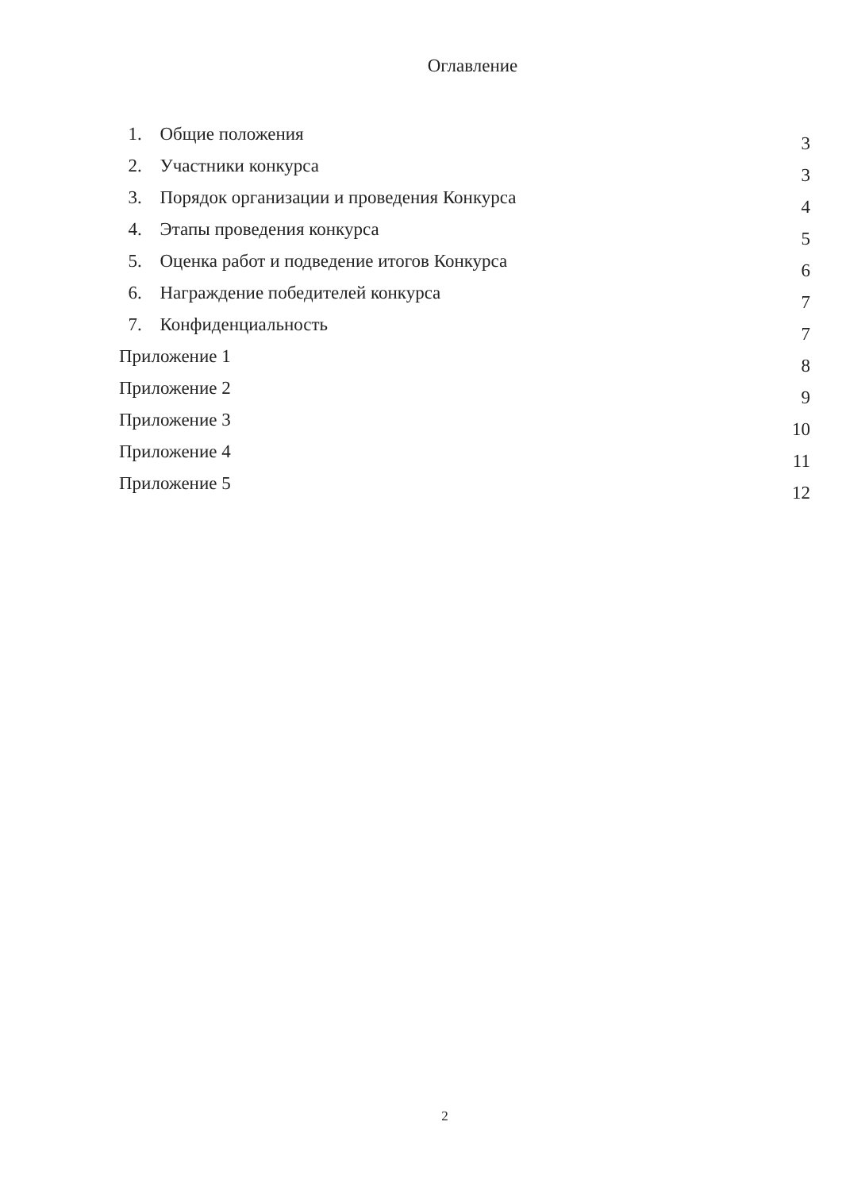Оглавление
1. Общие положения 3
2. Участники конкурса 3
3. Порядок организации и проведения Конкурса 4
4. Этапы проведения конкурса 5
5. Оценка работ и подведение итогов Конкурса 6
6. Награждение победителей конкурса 7
7. Конфиденциальность 7
Приложение 1 8
Приложение 2 9
Приложение 3 10
Приложение 4 11
Приложение 5 12
2